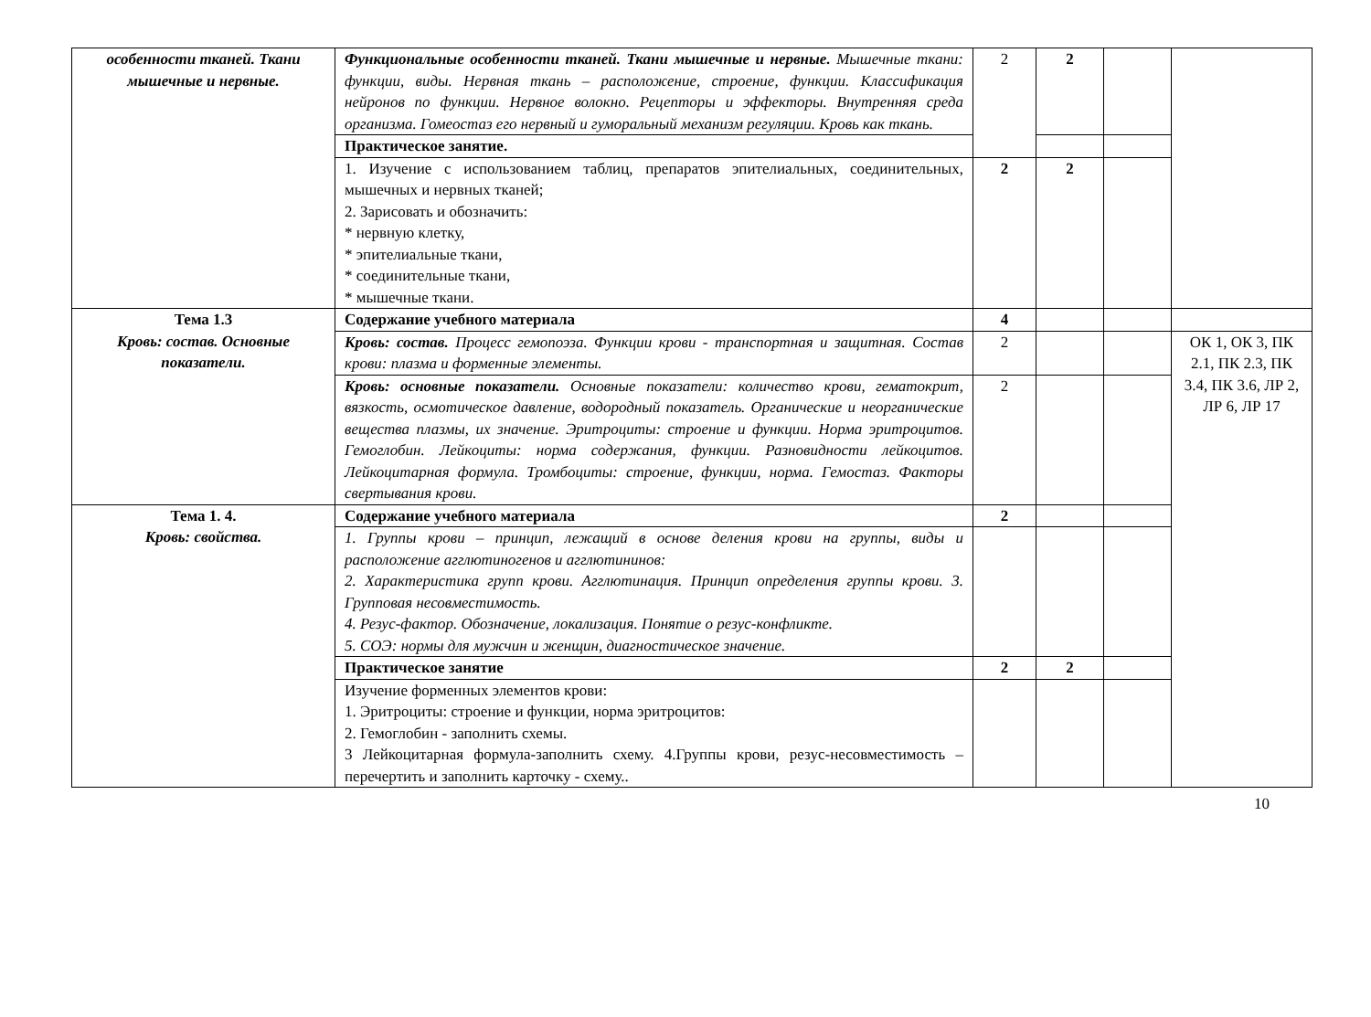| особенности тканей. Ткани мышечные и нервные. | Функциональные особенности тканей. Ткани мышечные и нервные. Мышечные ткани: функции, виды. Нервная ткань – расположение, строение, функции. Классификация нейронов по функции. Нервное волокно. Рецепторы и эффекторы. Внутренняя среда организма. Гомеостаз его нервный и гуморальный механизм регуляции. Кровь как ткань. | 2 | 2 | | |
| | Практическое занятие. | | | | |
| | 1. Изучение с использованием таблиц, препаратов эпителиальных, соединительных, мышечных и нервных тканей; 2. Зарисовать и обозначить: * нервную клетку, * эпителиальные ткани, * соединительные ткани, * мышечные ткани. | 2 | 2 | | |
| Тема 1.3 Кровь: состав. Основные показатели. | Содержание учебного материала | 4 | | | |
| | Кровь: состав. Процесс гемопоэза. Функции крови - транспортная и защитная. Состав крови: плазма и форменные элементы. | 2 | | | ОК 1, ОК 3, ПК 2.1, ПК 2.3, ПК 3.4, ПК 3.6, ЛР 2, ЛР 6, ЛР 17 |
| | Кровь: основные показатели. Основные показатели: количество крови, гематокрит, вязкость, осмотическое давление, водородный показатель. Органические и неорганические вещества плазмы, их значение. Эритроциты: строение и функции. Норма эритроцитов. Гемоглобин. Лейкоциты: норма содержания, функции. Разновидности лейкоцитов. Лейкоцитарная формула. Тромбоциты: строение, функции, норма. Гемостаз. Факторы свертывания крови. | 2 | | | |
| Тема 1. 4. Кровь: свойства. | Содержание учебного материала | 2 | | | |
| | 1. Группы крови – принцип, лежащий в основе деления крови на группы, виды и расположение агглютиногенов и агглютининов: 2. Характеристика групп крови. Агглютинация. Принцип определения группы крови. 3. Групповая несовместимость. 4. Резус-фактор. Обозначение, локализация. Понятие о резус-конфликте. 5. СОЭ: нормы для мужчин и женщин, диагностическое значение. | | | | |
| | Практическое занятие | 2 | 2 | | |
| | Изучение форменных элементов крови: 1. Эритроциты: строение и функции, норма эритроцитов: 2. Гемоглобин - заполнить схемы. 3 Лейкоцитарная формула-заполнить схему. 4.Группы крови, резус-несовместимость – перечертить и заполнить карточку - схему.. | | | | |
10